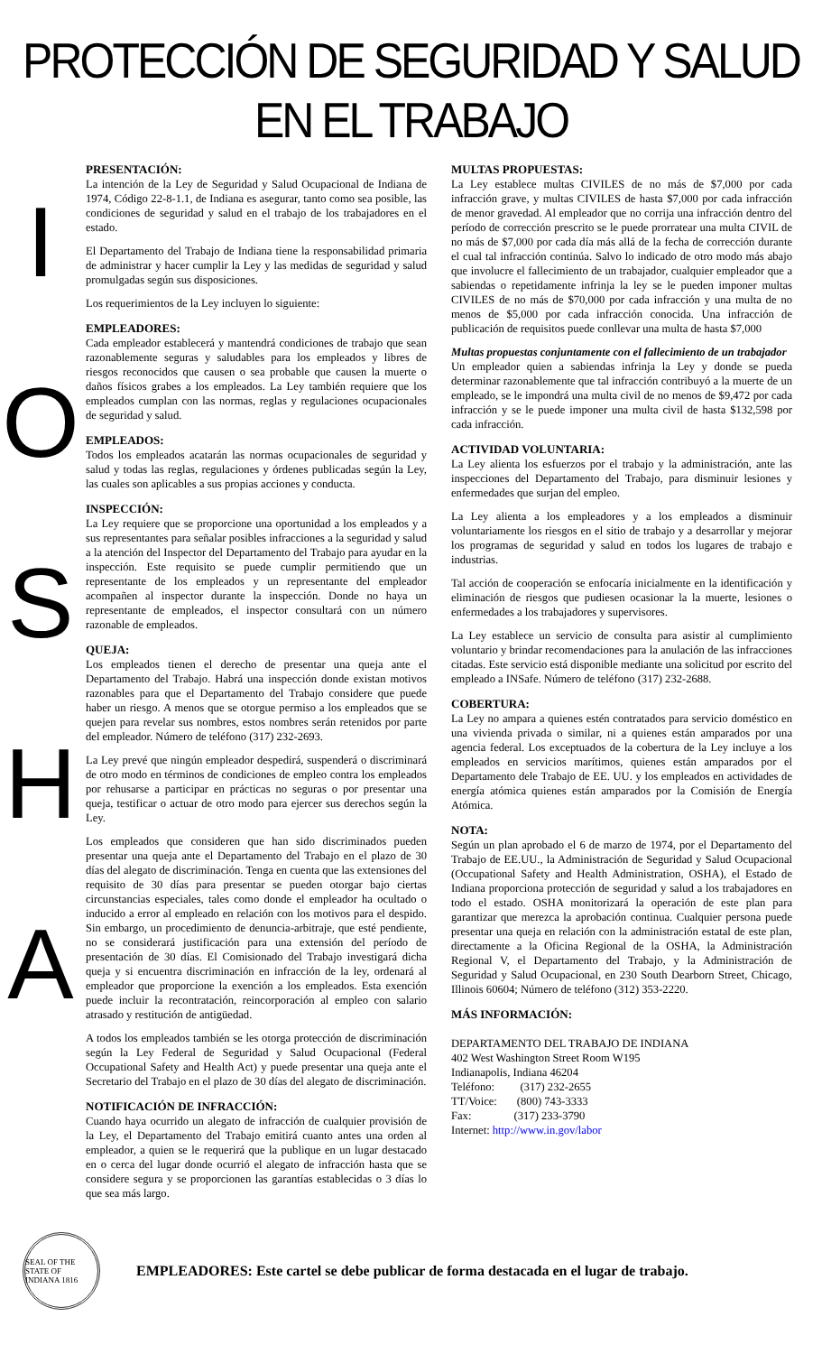PROTECCIÓN DE SEGURIDAD Y SALUD EN EL TRABAJO
IOSHA
PRESENTACIÓN:
La intención de la Ley de Seguridad y Salud Ocupacional de Indiana de 1974, Código 22-8-1.1, de Indiana es asegurar, tanto como sea posible, las condiciones de seguridad y salud en el trabajo de los trabajadores en el estado.
El Departamento del Trabajo de Indiana tiene la responsabilidad primaria de administrar y hacer cumplir la Ley y las medidas de seguridad y salud promulgadas según sus disposiciones.
Los requerimientos de la Ley incluyen lo siguiente:
EMPLEADORES:
Cada empleador establecerá y mantendrá condiciones de trabajo que sean razonablemente seguras y saludables para los empleados y libres de riesgos reconocidos que causen o sea probable que causen la muerte o daños físicos grabes a los empleados. La Ley también requiere que los empleados cumplan con las normas, reglas y regulaciones ocupacionales de seguridad y salud.
EMPLEADOS:
Todos los empleados acatarán las normas ocupacionales de seguridad y salud y todas las reglas, regulaciones y órdenes publicadas según la Ley, las cuales son aplicables a sus propias acciones y conducta.
INSPECCIÓN:
La Ley requiere que se proporcione una oportunidad a los empleados y a sus representantes para señalar posibles infracciones a la seguridad y salud a la atención del Inspector del Departamento del Trabajo para ayudar en la inspección. Este requisito se puede cumplir permitiendo que un representante de los empleados y un representante del empleador acompañen al inspector durante la inspección. Donde no haya un representante de empleados, el inspector consultará con un número razonable de empleados.
QUEJA:
Los empleados tienen el derecho de presentar una queja ante el Departamento del Trabajo. Habrá una inspección donde existan motivos razonables para que el Departamento del Trabajo considere que puede haber un riesgo. A menos que se otorgue permiso a los empleados que se quejen para revelar sus nombres, estos nombres serán retenidos por parte del empleador. Número de teléfono (317) 232-2693.
La Ley prevé que ningún empleador despedirá, suspenderá o discriminará de otro modo en términos de condiciones de empleo contra los empleados por rehusarse a participar en prácticas no seguras o por presentar una queja, testificar o actuar de otro modo para ejercer sus derechos según la Ley.
Los empleados que consideren que han sido discriminados pueden presentar una queja ante el Departamento del Trabajo en el plazo de 30 días del alegato de discriminación. Tenga en cuenta que las extensiones del requisito de 30 días para presentar se pueden otorgar bajo ciertas circunstancias especiales, tales como donde el empleador ha ocultado o inducido a error al empleado en relación con los motivos para el despido. Sin embargo, un procedimiento de denuncia-arbitraje, que esté pendiente, no se considerará justificación para una extensión del período de presentación de 30 días. El Comisionado del Trabajo investigará dicha queja y si encuentra discriminación en infracción de la ley, ordenará al empleador que proporcione la exención a los empleados. Esta exención puede incluir la recontratación, reincorporación al empleo con salario atrasado y restitución de antigüedad.
A todos los empleados también se les otorga protección de discriminación según la Ley Federal de Seguridad y Salud Ocupacional (Federal Occupational Safety and Health Act) y puede presentar una queja ante el Secretario del Trabajo en el plazo de 30 días del alegato de discriminación.
NOTIFICACIÓN DE INFRACCIÓN:
Cuando haya ocurrido un alegato de infracción de cualquier provisión de la Ley, el Departamento del Trabajo emitirá cuanto antes una orden al empleador, a quien se le requerirá que la publique en un lugar destacado en o cerca del lugar donde ocurrió el alegato de infracción hasta que se considere segura y se proporcionen las garantías establecidas o 3 días lo que sea más largo.
MULTAS PROPUESTAS:
La Ley establece multas CIVILES de no más de $7,000 por cada infracción grave, y multas CIVILES de hasta $7,000 por cada infracción de menor gravedad. Al empleador que no corrija una infracción dentro del período de corrección prescrito se le puede prorratear una multa CIVIL de no más de $7,000 por cada día más allá de la fecha de corrección durante el cual tal infracción continúa. Salvo lo indicado de otro modo más abajo que involucre el fallecimiento de un trabajador, cualquier empleador que a sabiendas o repetidamente infrinja la ley se le pueden imponer multas CIVILES de no más de $70,000 por cada infracción y una multa de no menos de $5,000 por cada infracción conocida. Una infracción de publicación de requisitos puede conllevar una multa de hasta $7,000
Multas propuestas conjuntamente con el fallecimiento de un trabajador
Un empleador quien a sabiendas infrinja la Ley y donde se pueda determinar razonablemente que tal infracción contribuyó a la muerte de un empleado, se le impondrá una multa civil de no menos de $9,472 por cada infracción y se le puede imponer una multa civil de hasta $132,598 por cada infracción.
ACTIVIDAD VOLUNTARIA:
La Ley alienta los esfuerzos por el trabajo y la administración, ante las inspecciones del Departamento del Trabajo, para disminuir lesiones y enfermedades que surjan del empleo.
La Ley alienta a los empleadores y a los empleados a disminuir voluntariamente los riesgos en el sitio de trabajo y a desarrollar y mejorar los programas de seguridad y salud en todos los lugares de trabajo e industrias.
Tal acción de cooperación se enfocaría inicialmente en la identificación y eliminación de riesgos que pudiesen ocasionar la la muerte, lesiones o enfermedades a los trabajadores y supervisores.
La Ley establece un servicio de consulta para asistir al cumplimiento voluntario y brindar recomendaciones para la anulación de las infracciones citadas. Este servicio está disponible mediante una solicitud por escrito del empleado a INSafe. Número de teléfono (317) 232-2688.
COBERTURA:
La Ley no ampara a quienes estén contratados para servicio doméstico en una vivienda privada o similar, ni a quienes están amparados por una agencia federal. Los exceptuados de la cobertura de la Ley incluye a los empleados en servicios marítimos, quienes están amparados por el Departamento dele Trabajo de EE. UU. y los empleados en actividades de energía atómica quienes están amparados por la Comisión de Energía Atómica.
NOTA:
Según un plan aprobado el 6 de marzo de 1974, por el Departamento del Trabajo de EE.UU., la Administración de Seguridad y Salud Ocupacional (Occupational Safety and Health Administration, OSHA), el Estado de Indiana proporciona protección de seguridad y salud a los trabajadores en todo el estado. OSHA monitorizará la operación de este plan para garantizar que merezca la aprobación continua. Cualquier persona puede presentar una queja en relación con la administración estatal de este plan, directamente a la Oficina Regional de la OSHA, la Administración Regional V, el Departamento del Trabajo, y la Administración de Seguridad y Salud Ocupacional, en 230 South Dearborn Street, Chicago, Illinois 60604; Número de teléfono (312) 353-2220.
MÁS INFORMACIÓN:
DEPARTAMENTO DEL TRABAJO DE INDIANA
402 West Washington Street Room W195
Indianapolis, Indiana 46204
Teléfono: (317) 232-2655
TT/Voice: (800) 743-3333
Fax: (317) 233-3790
Internet: http://www.in.gov/labor
SEAL OF THE STATE OF INDIANA 1816
EMPLEADORES: Este cartel se debe publicar de forma destacada en el lugar de trabajo.